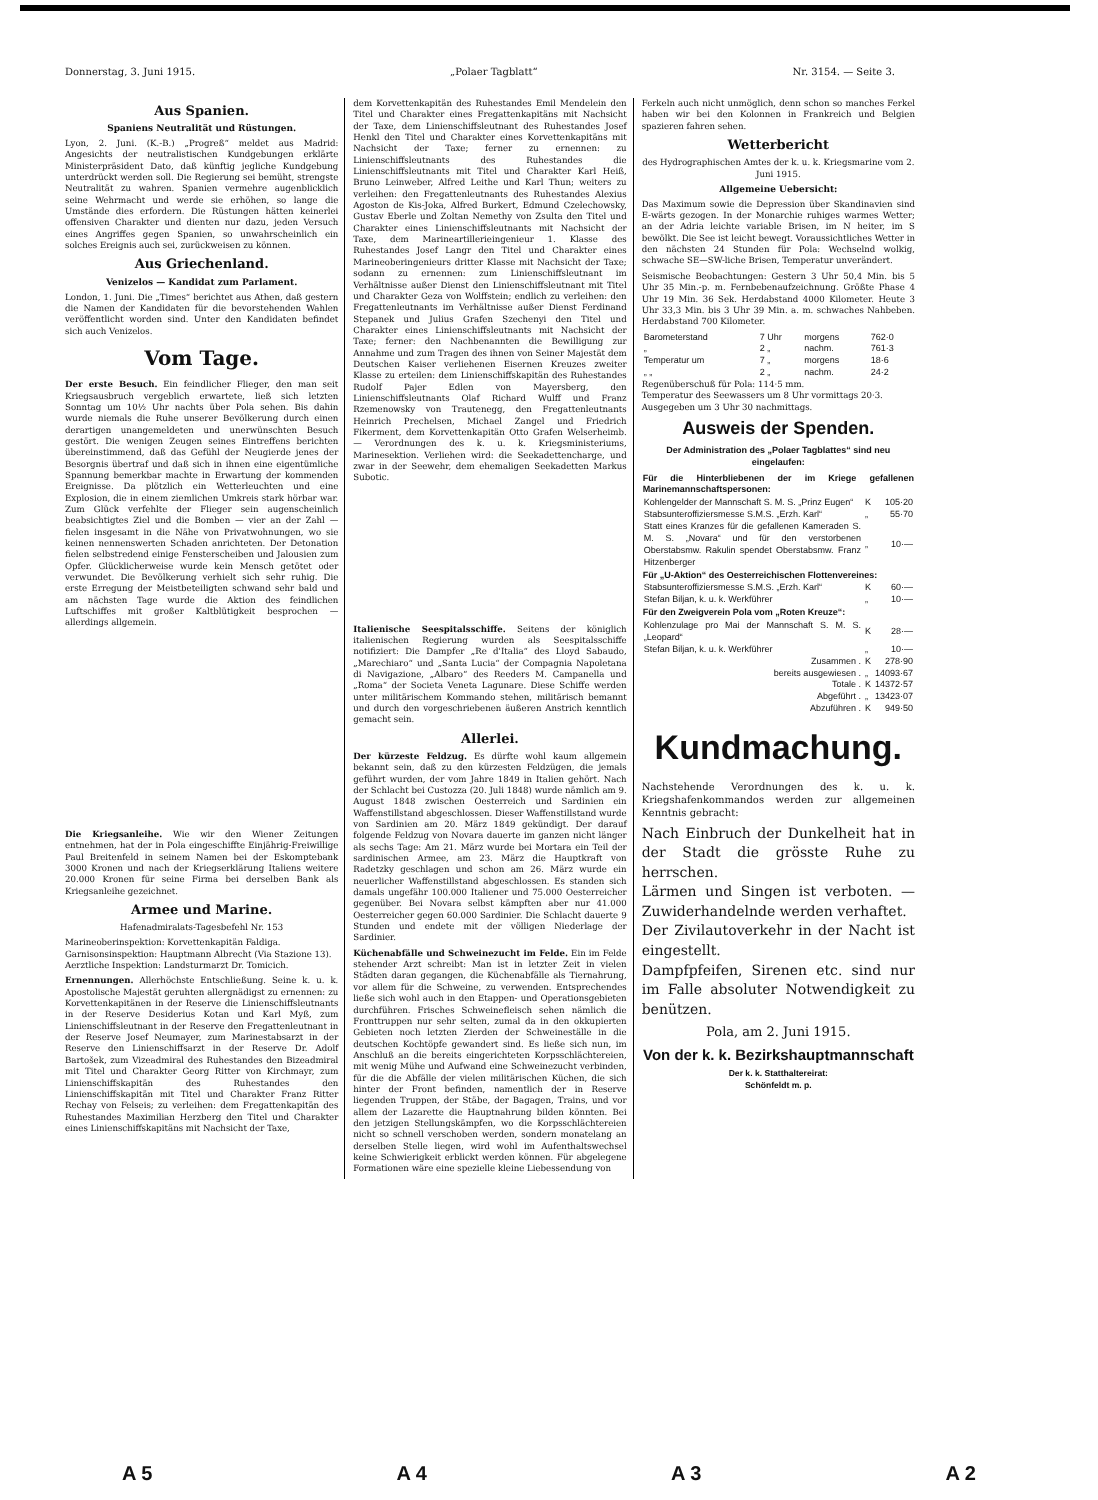Donnerstag, 3. Juni 1915. „Polaer Tagblatt“Nr. 3154. — Seite 3.
Aus Spanien.
Spaniens Neutralität und Rüstungen.
Lyon, 2. Juni. (K.-B.) „Progreß“ meldet aus Madrid: Angesichts der neutralistischen Kundgebungen erklärte Ministerpräsident Dato, daß künftig jegliche Kundgebung unterdrückt werden soll. Die Regierung sei bemüht, strengste Neutralität zu wahren. Spanien vermehre augenblicklich seine Wehrmacht und werde sie erhöhen, so lange die Umstände dies erfordern. Die Rüstungen hätten keinerlei offensiven Charakter und dienten nur dazu, jeden Versuch eines Angriffes gegen Spanien, so unwahrscheinlich ein solches Ereignis auch sei, zurückweisen zu können.
Aus Griechenland.
Venizelos — Kandidat zum Parlament.
London, 1. Juni. Die „Times“ berichtet aus Athen, daß gestern die Namen der Kandidaten für die bevorstehenden Wahlen veröffentlicht worden sind. Unter den Kandidaten befindet sich auch Venizelos.
Vom Tage.
Der erste Besuch. Ein feindlicher Flieger, den man seit Kriegsausbruch vergeblich erwartete, ließ sich letzten Sonntag um 10½ Uhr nachts über Pola sehen. Bis dahin wurde niemals die Ruhe unserer Bevölkerung durch einen derartigen unangemeldeten und unerwünschten Besuch gestört. Die wenigen Zeugen seines Eintreffens berichten übereinstimmend, daß das Gefühl der Neugierde jenes der Besorgnis übertraf und daß sich in ihnen eine eigentümliche Spannung bemerkbar machte in Erwartung der kommenden Ereignisse. Da plötzlich ein Wetterleuchten und eine Explosion, die in einem ziemlichen Umkreis stark hörbar war. Zum Glück verfehlte der Flieger sein augenscheinlich beabsichtigtes Ziel und die Bomben — vier an der Zahl — fielen insgesamt in die Nähe von Privatwohnungen, wo sie keinen nennenswerten Schaden anrichteten. Der Detonation fielen selbstredend einige Fensterscheiben und Jalousien zum Opfer. Glücklicherweise wurde kein Mensch getötet oder verwundet. Die Bevölkerung verhielt sich sehr ruhig. Die erste Erregung der Meistbeteiligten schwand sehr bald und am nächsten Tage wurde die Aktion des feindlichen Luftschiffes mit großer Kaltblütigkeit besprochen — allerdings allgemein.
Die Kriegsanleihe. Wie wir den Wiener Zeitungen entnehmen, hat der in Pola eingeschiffte Einjährig-Freiwillige Paul Breitenfeld in seinem Namen bei der Eskomptebank 3000 Kronen und nach der Kriegserklärung Italiens weitere 20.000 Kronen für seine Firma bei derselben Bank als Kriegsanleihe gezeichnet.
Armee und Marine.
Hafenadmiralats-Tagesbefehl Nr. 153
Marineoberinspektion: Korvettenkapitän Faldiga.
Garnisonsinspektion: Hauptmann Albrecht (Via Stazione 13).
Aerztliche Inspektion: Landsturmarzt Dr. Tomicich.
Ernennungen. Allerhöchste Entschließung. Seine k. u. k. Apostolische Majestät geruhten allergnädigst zu ernennen: zu Korvettenkapitänen in der Reserve die Linienschiffsleutnants in der Reserve Desiderius Kotan und Karl Myß, zum Linienschiffsleutnant in der Reserve den Fregattenleutnant in der Reserve Josef Neumayer, zum Marinestabsarzt in der Reserve den Linienschiffsarzt in der Reserve Dr. Adolf Bartošek, zum Vizeadmiral des Ruhestandes den Bizeadmiral mit Titel und Charakter Georg Ritter von Kirchmayr, zum Linienschiffskapitän des Ruhestandes den Linienschiffskapitän mit Titel und Charakter Franz Ritter Rechay von Felseis; zu verleihen: dem Fregattenkapitän des Ruhestandes Maximilian Herzberg den Titel und Charakter eines Linienschiffskapitäns mit Nachsicht der Taxe,
dem Korvettenkapitän des Ruhestandes Emil Mendelein den Titel und Charakter eines Fregattenkapitäns mit Nachsicht der Taxe, dem Linienschiffsleutnant des Ruhestandes Josef Henkl den Titel und Charakter eines Korvettenkapitäns mit Nachsicht der Taxe; ferner zu ernennen: zu Linienschiffsleutnants des Ruhestandes die Linienschiffsleutnants mit Titel und Charakter Karl Heiß, Bruno Leinweber, Alfred Leithe und Karl Thun; weiters zu verleihen: den Fregattenleutnants des Ruhestandes Alexius Agoston de Kis-Joka, Alfred Burkert, Edmund Czelechowsky, Gustav Eberle und Zoltan Nemethy von Zsulta den Titel und Charakter eines Linienschiffsleutnants mit Nachsicht der Taxe, dem Marineartillerieingenieur 1. Klasse des Ruhestandes Josef Langr den Titel und Charakter eines Marineoberingenieurs dritter Klasse mit Nachsicht der Taxe; sodann zu ernennen: zum Linienschiffsleutnant im Verhältnisse außer Dienst den Linienschiffsleutnant mit Titel und Charakter Geza von Wolffstein; endlich zu verleihen: den Fregattenleutnants im Verhältnisse außer Dienst Ferdinand Stepanek und Julius Grafen Szechenyi den Titel und Charakter eines Linienschiffsleutnants mit Nachsicht der Taxe; ferner: den Nachbenannten die Bewilligung zur Annahme und zum Tragen des ihnen von Seiner Majestät dem Deutschen Kaiser verliehenen Eisernen Kreuzes zweiter Klasse zu erteilen: dem Linienschiffskapitän des Ruhestandes Rudolf Pajer Edlen von Mayersberg, den Linienschiffsleutnants Olaf Richard Wulff und Franz Rzemenowsky von Trautenegg, den Fregattenleutnants Heinrich Prechelsen, Michael Zangel und Friedrich Fikerment, dem Korvettenkapitän Otto Grafen Welserheimb. — Verordnungen des k. u. k. Kriegsministeriums, Marinesektion. Verliehen wird: die Seekadettencharge, und zwar in der Seewehr, dem ehemaligen Seekadetten Markus Subotic.
Italienische Seespitalsschiffe. Seitens der königlich italienischen Regierung wurden als Seespitalsschiffe notifiziert: Die Dampfer „Re d'Italia“ des Lloyd Sabaudo, „Marechiaro“ und „Santa Lucia“ der Compagnia Napoletana di Navigazione, „Albaro“ des Reeders M. Campanella und „Roma“ der Societa Veneta Lagunare. Diese Schiffe werden unter militärischem Kommando stehen, militärisch bemannt und durch den vorgeschriebenen äußeren Anstrich kenntlich gemacht sein.
Allerlei.
Der kürzeste Feldzug. Es dürfte wohl kaum allgemein bekannt sein, daß zu den kürzesten Feldzügen, die jemals geführt wurden, der vom Jahre 1849 in Italien gehört. Nach der Schlacht bei Custozza (20. Juli 1848) wurde nämlich am 9. August 1848 zwischen Oesterreich und Sardinien ein Waffenstillstand abgeschlossen. Dieser Waffenstillstand wurde von Sardinien am 20. März 1849 gekündigt. Der darauf folgende Feldzug von Novara dauerte im ganzen nicht länger als sechs Tage: Am 21. März wurde bei Mortara ein Teil der sardinischen Armee, am 23. März die Hauptkraft von Radetzky geschlagen und schon am 26. März wurde ein neuerlicher Waffenstillstand abgeschlossen. Es standen sich damals ungefähr 100.000 Italiener und 75.000 Oesterreicher gegenüber. Bei Novara selbst kämpften aber nur 41.000 Oesterreicher gegen 60.000 Sardinier. Die Schlacht dauerte 9 Stunden und endete mit der völligen Niederlage der Sardinier.
Küchenabfälle und Schweinezucht im Felde. Ein im Felde stehender Arzt schreibt: Man ist in letzter Zeit in vielen Städten daran gegangen, die Küchenabfälle als Tiernahrung, vor allem für die Schweine, zu verwenden. Entsprechendes ließe sich wohl auch in den Etappen- und Operationsgebieten durchführen. Frisches Schweinefleisch sehen nämlich die Fronttruppen nur sehr selten, zumal da in den okkupierten Gebieten noch letzten Zierden der Schweineställe in die deutschen Kochtöpfe gewandert sind. Es ließe sich nun, im Anschluß an die bereits eingerichteten Korpsschlächtereien, mit wenig Mühe und Aufwand eine Schweinezucht verbinden, für die die Abfälle der vielen militärischen Küchen, die sich hinter der Front befinden, namentlich der in Reserve liegenden Truppen, der Stäbe, der Bagagen, Trains, und vor allem der Lazarette die Hauptnahrung bilden könnten. Bei den jetzigen Stellungskämpfen, wo die Korpsschlächtereien nicht so schnell verschoben werden, sondern monatelang an derselben Stelle liegen, wird wohl im Aufenthaltswechsel keine Schwierigkeit erblickt werden können. Für abgelegene Formationen wäre eine spezielle kleine Liebessendung von
Ferkeln auch nicht unmöglich, denn schon so manches Ferkel haben wir bei den Kolonnen in Frankreich und Belgien spazieren fahren sehen.
Wetterbericht
des Hydrographischen Amtes der k. u. k. Kriegsmarine vom 2. Juni 1915.
Allgemeine Uebersicht:
Das Maximum sowie die Depression über Skandinavien sind E-wärts gezogen. In der Monarchie ruhiges warmes Wetter; an der Adria leichte variable Brisen, im N heiter, im S bewölkt. Die See ist leicht bewegt. Voraussichtliches Wetter in den nächsten 24 Stunden für Pola: Wechselnd wolkig, schwache SE—SW-liche Brisen, Temperatur unverändert.
Seismische Beobachtungen: Gestern 3 Uhr 50,4 Min. bis 5 Uhr 35 Min.-p. m. Fernbebenaufzeichnung. Größte Phase 4 Uhr 19 Min. 36 Sek. Herdabstand 4000 Kilometer. Heute 3 Uhr 33,3 Min. bis 3 Uhr 39 Min. a. m. schwaches Nahbeben. Herdabstand 700 Kilometer.
| Barometerstand | 7 Uhr | morgens | 762·0 |
| „ | 2 „ | nachm. | 761·3 |
| Temperatur um | 7 „ | morgens | 18·6 |
| „ „ | 2 „ | nachm. | 24·2 |
Regenüberschuß für Pola: 114·5 mm.
Temperatur des Seewassers um 8 Uhr vormittags 20·3.
Ausgegeben um 3 Uhr 30 nachmittags.
Ausweis der Spenden.
Der Administration des „Polaer Tagblattes“ sind neu eingelaufen:
| Für die Hinterbliebenen der im Kriege gefallenen Marinemannschaftspersonen: | | |
| --- | --- | --- |
| Kohlengelder der Mannschaft S. M. S. „Prinz Eugen“ | K | 105·20 |
| Stabsunteroffiziersmesse S.M.S. „Erzh. Karl“ | „ | 55·70 |
| Statt eines Kranzes für die gefallenen Kameraden S. M. S. „Novara“ und für den verstorbenen Oberstabsmw. Rakulin spendet Oberstabsmw. Franz Hitzenberger | „ | 10·— |
| Für „U-Aktion“ des Oesterreichischen Flottenvereines: | | |
| Stabsunteroffiziersmesse S.M.S. „Erzh. Karl“ | K | 60·— |
| Stefan Biljan, k. u. k. Werkführer | „ | 10·— |
| Für den Zweigverein Pola vom „Roten Kreuze“: | | |
| Kohlenzulage pro Mai der Mannschaft S. M. S. „Leopard“ | K | 28·— |
| Stefan Biljan, k. u. k. Werkführer | „ | 10·— |
| Zusammen . | K | 278·90 |
| bereits ausgewiesen . | „ | 14093·67 |
| Totale . | K | 14372·57 |
| Abgeführt . | „ | 13423·07 |
| Abzuführen . | K | 949·50 |
Kundmachung.
Nachstehende Verordnungen des k. u. k. Kriegshafenkommandos werden zur allgemeinen Kenntnis gebracht:
Nach Einbruch der Dunkelheit hat in der Stadt die grösste Ruhe zu herrschen.
Lärmen und Singen ist verboten. — Zuwiderhandelnde werden verhaftet.
Der Zivilautoverkehr in der Nacht ist eingestellt.
Dampfpfeifen, Sirenen etc. sind nur im Falle absoluter Notwendigkeit zu benützen.
Pola, am 2. Juni 1915.
Von der k. k. Bezirkshauptmannschaft
Der k. k. Statthaltereirat:
Schönfeldt m. p.
A 5 A 4 A 3 A 2